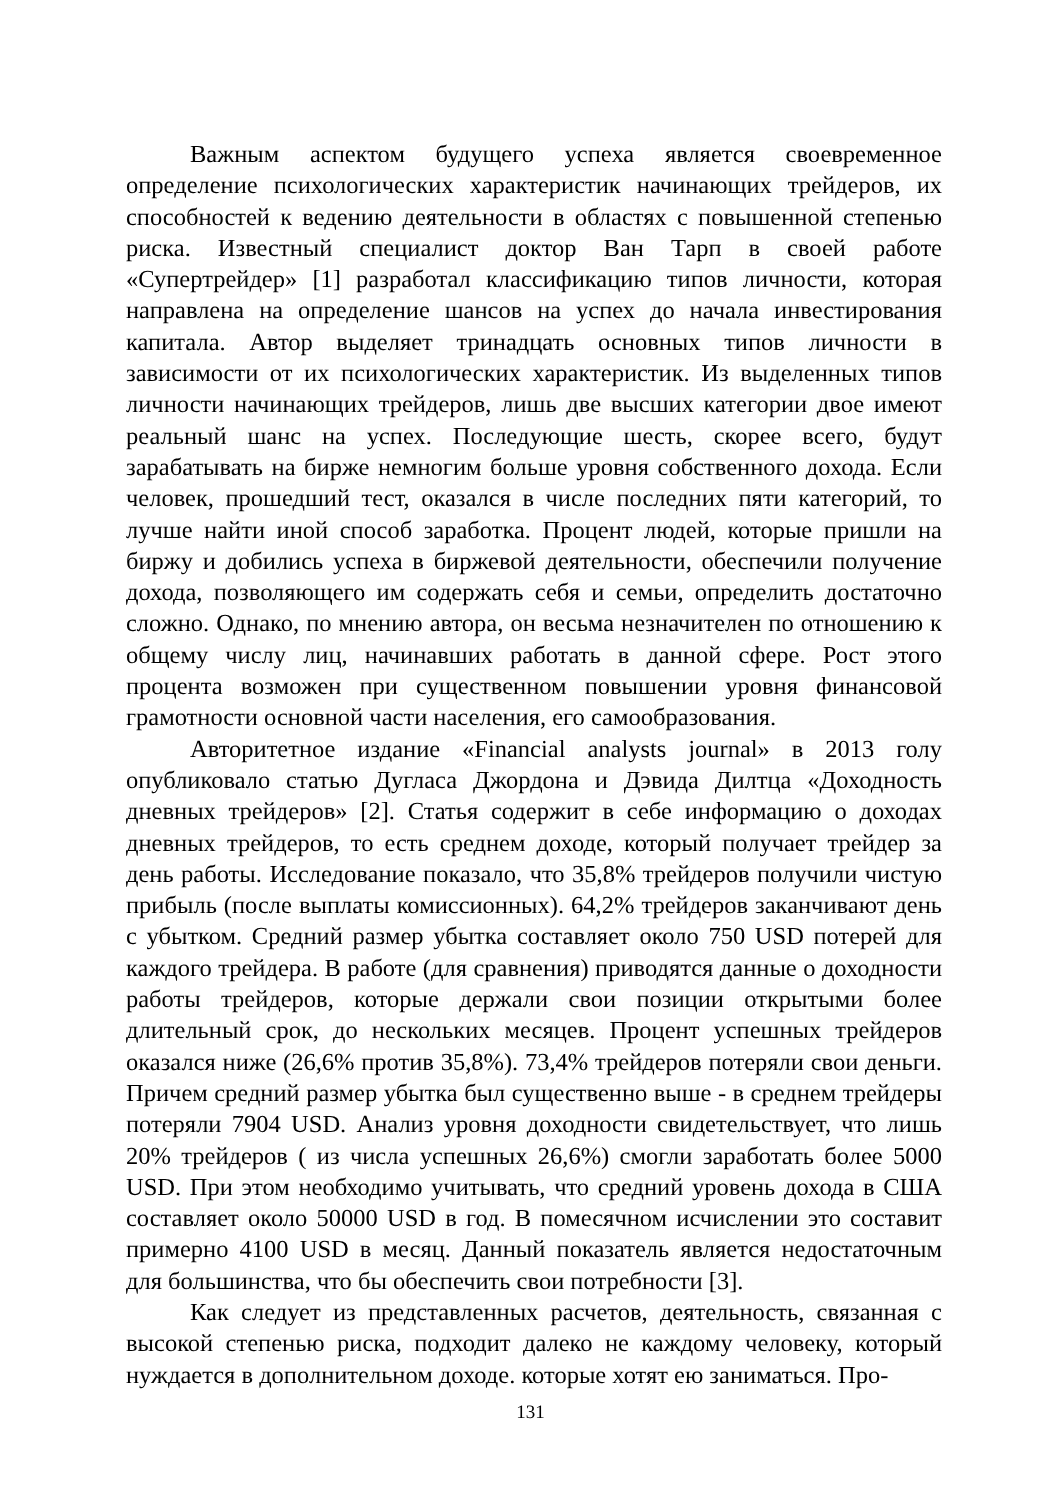Важным аспектом будущего успеха является своевременное определение психологических характеристик начинающих трейдеров, их способностей к ведению деятельности в областях с повышенной степенью риска. Известный специалист доктор Ван Тарп в своей работе «Супертрейдер» [1] разработал классификацию типов личности, которая направлена на определение шансов на успех до начала инвестирования капитала. Автор выделяет тринадцать основных типов личности в зависимости от их психологических характеристик. Из выделенных типов личности начинающих трейдеров, лишь две высших категории двое имеют реальный шанс на успех. Последующие шесть, скорее всего, будут зарабатывать на бирже немногим больше уровня собственного дохода. Если человек, прошедший тест, оказался в числе последних пяти категорий, то лучше найти иной способ заработка. Процент людей, которые пришли на биржу и добились успеха в биржевой деятельности, обеспечили получение дохода, позволяющего им содержать себя и семьи, определить достаточно сложно. Однако, по мнению автора, он весьма незначителен по отношению к общему числу лиц, начинавших работать в данной сфере. Рост этого процента возможен при существенном повышении уровня финансовой грамотности основной части населения, его самообразования.
Авторитетное издание «Financial analysts journal» в 2013 голу опубликовало статью Дугласа Джордона и Дэвида Дилтца «Доходность дневных трейдеров» [2]. Статья содержит в себе информацию о доходах дневных трейдеров, то есть среднем доходе, который получает трейдер за день работы. Исследование показало, что 35,8% трейдеров получили чистую прибыль (после выплаты комиссионных). 64,2% трейдеров заканчивают день с убытком. Средний размер убытка составляет около 750 USD потерей для каждого трейдера. В работе (для сравнения) приводятся данные о доходности работы трейдеров, которые держали свои позиции открытыми более длительный срок, до нескольких месяцев. Процент успешных трейдеров оказался ниже (26,6% против 35,8%). 73,4% трейдеров потеряли свои деньги. Причем средний размер убытка был существенно выше - в среднем трейдеры потеряли 7904 USD. Анализ уровня доходности свидетельствует, что лишь 20% трейдеров ( из числа успешных 26,6%) смогли заработать более 5000 USD. При этом необходимо учитывать, что средний уровень дохода в США составляет около 50000 USD в год. В помесячном исчислении это составит примерно 4100 USD в месяц. Данный показатель является недостаточным для большинства, что бы обеспечить свои потребности [3].
Как следует из представленных расчетов, деятельность, связанная с высокой степенью риска, подходит далеко не каждому человеку, который нуждается в дополнительном доходе. которые хотят ею заниматься. Про-
131